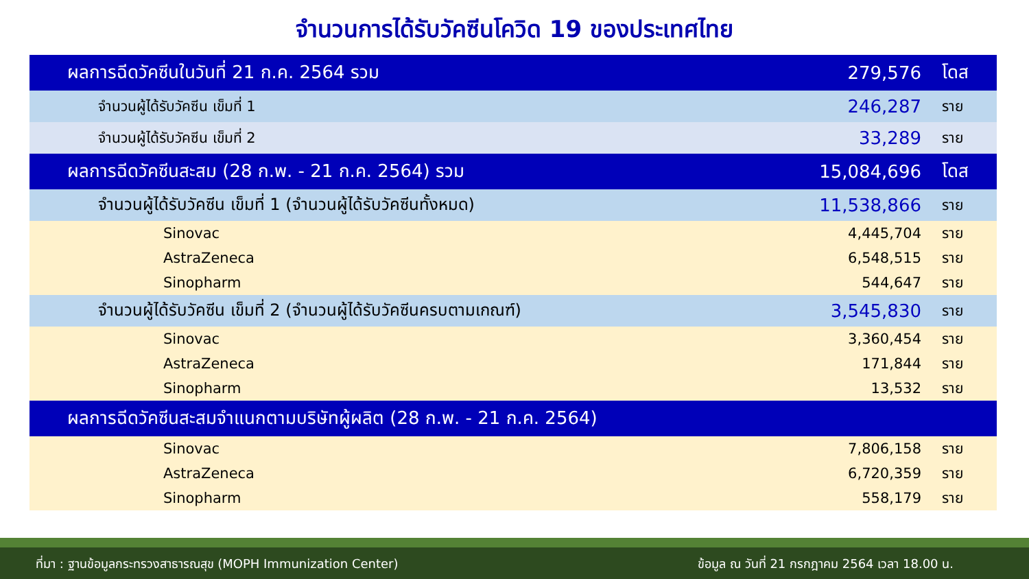จำนวนการได้รับวัคซีนโควิด 19 ของประเทศไทย
| ผลการฉีดวัคซีนในวันที่ 21 ก.ค. 2564 รวม | 279,576 | โดส |
| จำนวนผู้ได้รับวัคซีน เข็มที่ 1 | 246,287 | ราย |
| จำนวนผู้ได้รับวัคซีน เข็มที่ 2 | 33,289 | ราย |
| ผลการฉีดวัคซีนสะสม (28 ก.พ. - 21 ก.ค. 2564) รวม | 15,084,696 | โดส |
| จำนวนผู้ได้รับวัคซีน เข็มที่ 1 (จำนวนผู้ได้รับวัคซีนทั้งหมด) | 11,538,866 | ราย |
| Sinovac | 4,445,704 | ราย |
| AstraZeneca | 6,548,515 | ราย |
| Sinopharm | 544,647 | ราย |
| จำนวนผู้ได้รับวัคซีน เข็มที่ 2 (จำนวนผู้ได้รับวัคซีนครบตามเกณฑ์) | 3,545,830 | ราย |
| Sinovac | 3,360,454 | ราย |
| AstraZeneca | 171,844 | ราย |
| Sinopharm | 13,532 | ราย |
| ผลการฉีดวัคซีนสะสมจำแนกตามบริษัทผู้ผลิต (28 ก.พ. - 21 ก.ค. 2564) | | |
| Sinovac | 7,806,158 | ราย |
| AstraZeneca | 6,720,359 | ราย |
| Sinopharm | 558,179 | ราย |
ที่มา : ฐานข้อมูลกระทรวงสาธารณสุข (MOPH Immunization Center) ข้อมูล ณ วันที่ 21 กรกฎาคม 2564 เวลา 18.00 น.